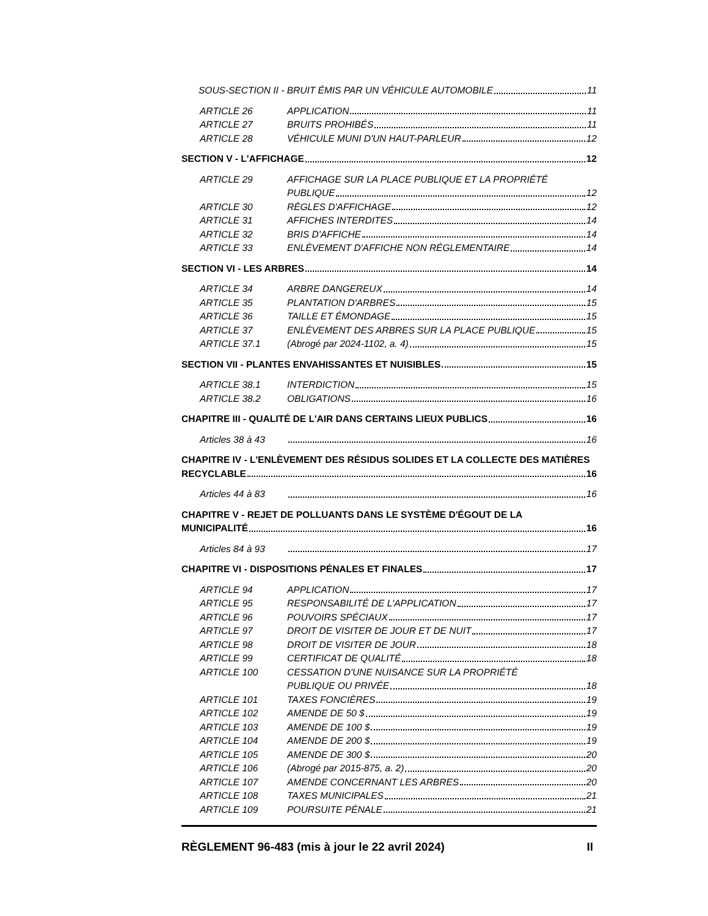SOUS-SECTION II - BRUIT ÉMIS PAR UN VÉHICULE AUTOMOBILE 11
ARTICLE 26
APPLICATION 11
ARTICLE 27
BRUITS PROHIBÉS 11
ARTICLE 28
VÉHICULE MUNI D'UN HAUT-PARLEUR 12
SECTION V - L'AFFICHAGE 12
ARTICLE 29
AFFICHAGE SUR LA PLACE PUBLIQUE ET LA PROPRIÉTÉ
PUBLIQUE 12
ARTICLE 30
RÈGLES D'AFFICHAGE 12
ARTICLE 31
AFFICHES INTERDITES 14
ARTICLE 32
BRIS D'AFFICHE 14
ARTICLE 33
ENLÈVEMENT D'AFFICHE NON RÉGLEMENTAIRE 14
SECTION VI - LES ARBRES 14
ARTICLE 34
ARBRE DANGEREUX 14
ARTICLE 35
PLANTATION D'ARBRES 15
ARTICLE 36
TAILLE ET ÉMONDAGE 15
ARTICLE 37
ENLÈVEMENT DES ARBRES SUR LA PLACE PUBLIQUE 15
ARTICLE 37.1
(Abrogé par 2024-1102, a. 4) 15
SECTION VII - PLANTES ENVAHISSANTES ET NUISIBLES 15
ARTICLE 38.1
INTERDICTION 15
ARTICLE 38.2
OBLIGATIONS 16
CHAPITRE III - QUALITÉ DE L'AIR DANS CERTAINS LIEUX PUBLICS 16
Articles 38 à 43
16
CHAPITRE IV - L'ENLÈVEMENT DES RÉSIDUS SOLIDES ET LA COLLECTE DES MATIÈRES
RECYCLABLE 16
Articles 44 à 83
16
CHAPITRE V - REJET DE POLLUANTS DANS LE SYSTÈME D'ÉGOUT DE LA
MUNICIPALITÉ 16
Articles 84 à 93
17
CHAPITRE VI - DISPOSITIONS PÉNALES ET FINALES 17
ARTICLE 94
APPLICATION 17
ARTICLE 95
RESPONSABILITÉ DE L'APPLICATION 17
ARTICLE 96
POUVOIRS SPÉCIAUX 17
ARTICLE 97
DROIT DE VISITER DE JOUR ET DE NUIT 17
ARTICLE 98
DROIT DE VISITER DE JOUR 18
ARTICLE 99
CERTIFICAT DE QUALITÉ 18
ARTICLE 100
CESSATION D'UNE NUISANCE SUR LA PROPRIÉTÉ
PUBLIQUE OU PRIVÉE 18
ARTICLE 101
TAXES FONCIÈRES 19
ARTICLE 102
AMENDE DE 50 $ 19
ARTICLE 103
AMENDE DE 100 $ 19
ARTICLE 104
AMENDE DE 200 $ 19
ARTICLE 105
AMENDE DE 300 $ 20
ARTICLE 106
(Abrogé par 2015-875, a. 2) 20
ARTICLE 107
AMENDE CONCERNANT LES ARBRES 20
ARTICLE 108
TAXES MUNICIPALES 21
ARTICLE 109
POURSUITE PÉNALE 21
RÈGLEMENT 96-483 (mis à jour le 22 avril 2024) II